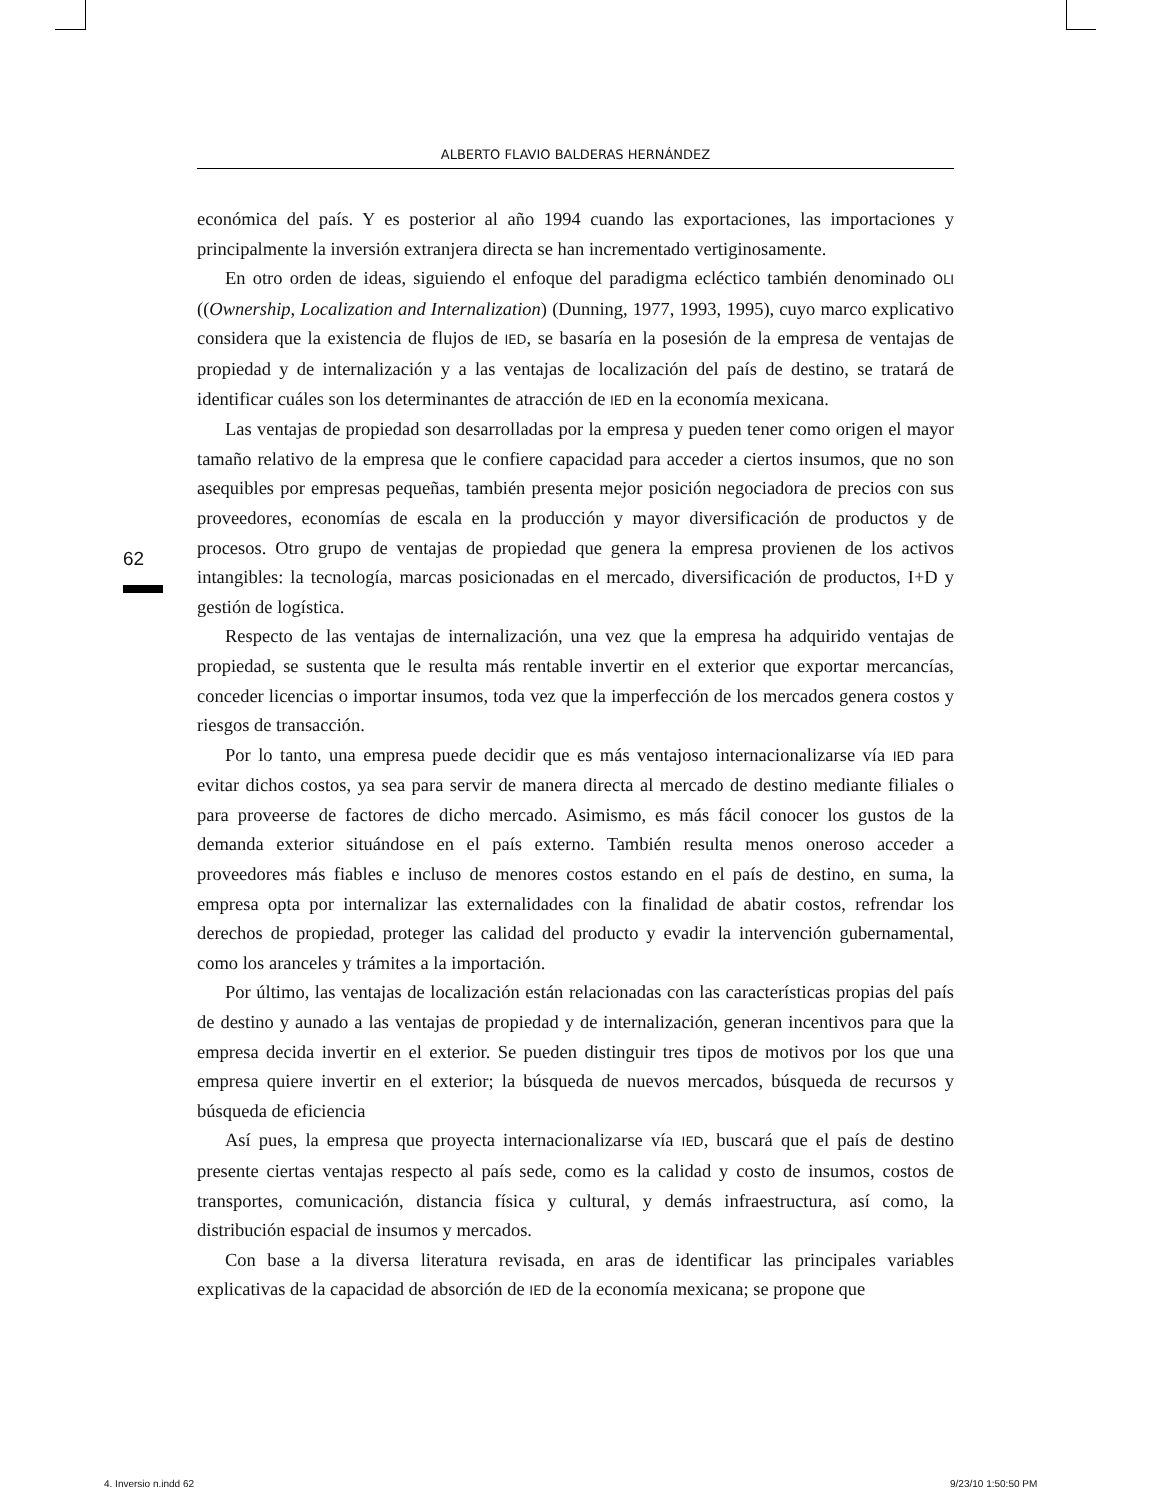ALBERTO FLAVIO BALDERAS HERNÁNDEZ
62
económica del país. Y es posterior al año 1994 cuando las exportaciones, las importaciones y principalmente la inversión extranjera directa se han incrementado vertiginosamente.
En otro orden de ideas, siguiendo el enfoque del paradigma ecléctico también denominado OLI ((Ownership, Localization and Internalization) (Dunning, 1977, 1993, 1995), cuyo marco explicativo considera que la existencia de flujos de IED, se basaría en la posesión de la empresa de ventajas de propiedad y de internalización y a las ventajas de localización del país de destino, se tratará de identificar cuáles son los determinantes de atracción de IED en la economía mexicana.
Las ventajas de propiedad son desarrolladas por la empresa y pueden tener como origen el mayor tamaño relativo de la empresa que le confiere capacidad para acceder a ciertos insumos, que no son asequibles por empresas pequeñas, también presenta mejor posición negociadora de precios con sus proveedores, economías de escala en la producción y mayor diversificación de productos y de procesos. Otro grupo de ventajas de propiedad que genera la empresa provienen de los activos intangibles: la tecnología, marcas posicionadas en el mercado, diversificación de productos, I+D y gestión de logística.
Respecto de las ventajas de internalización, una vez que la empresa ha adquirido ventajas de propiedad, se sustenta que le resulta más rentable invertir en el exterior que exportar mercancías, conceder licencias o importar insumos, toda vez que la imperfección de los mercados genera costos y riesgos de transacción.
Por lo tanto, una empresa puede decidir que es más ventajoso internacionalizarse vía IED para evitar dichos costos, ya sea para servir de manera directa al mercado de destino mediante filiales o para proveerse de factores de dicho mercado. Asimismo, es más fácil conocer los gustos de la demanda exterior situándose en el país externo. También resulta menos oneroso acceder a proveedores más fiables e incluso de menores costos estando en el país de destino, en suma, la empresa opta por internalizar las externalidades con la finalidad de abatir costos, refrendar los derechos de propiedad, proteger las calidad del producto y evadir la intervención gubernamental, como los aranceles y trámites a la importación.
Por último, las ventajas de localización están relacionadas con las características propias del país de destino y aunado a las ventajas de propiedad y de internalización, generan incentivos para que la empresa decida invertir en el exterior. Se pueden distinguir tres tipos de motivos por los que una empresa quiere invertir en el exterior; la búsqueda de nuevos mercados, búsqueda de recursos y búsqueda de eficiencia
Así pues, la empresa que proyecta internacionalizarse vía IED, buscará que el país de destino presente ciertas ventajas respecto al país sede, como es la calidad y costo de insumos, costos de transportes, comunicación, distancia física y cultural, y demás infraestructura, así como, la distribución espacial de insumos y mercados.
Con base a la diversa literatura revisada, en aras de identificar las principales variables explicativas de la capacidad de absorción de IED de la economía mexicana; se propone que
4. Inversio n.indd 62 9/23/10 1:50:50 PM